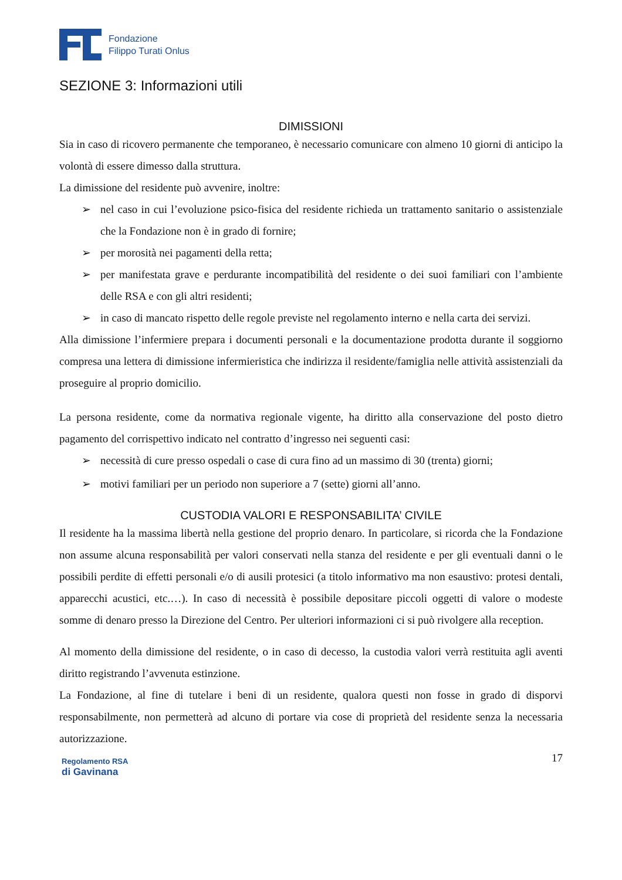Fondazione
Filippo Turati Onlus
SEZIONE 3: Informazioni utili
DIMISSIONI
Sia in caso di ricovero permanente che temporaneo, è necessario comunicare con almeno 10 giorni di anticipo la volontà di essere dimesso dalla struttura.
La dimissione del residente può avvenire, inoltre:
➢ nel caso in cui l’evoluzione psico-fisica del residente richieda un trattamento sanitario o assistenziale che la Fondazione non è in grado di fornire;
➢ per morosità nei pagamenti della retta;
➢ per manifestata grave e perdurante incompatibilità del residente o dei suoi familiari con l’ambiente delle RSA e con gli altri residenti;
➢ in caso di mancato rispetto delle regole previste nel regolamento interno e nella carta dei servizi.
Alla dimissione l’infermiere prepara i documenti personali e la documentazione prodotta durante il soggiorno compresa una lettera di dimissione infermieristica che indirizza il residente/famiglia nelle attività assistenziali da proseguire al proprio domicilio.
La persona residente, come da normativa regionale vigente, ha diritto alla conservazione del posto dietro pagamento del corrispettivo indicato nel contratto d’ingresso nei seguenti casi:
➢ necessità di cure presso ospedali o case di cura fino ad un massimo di 30 (trenta) giorni;
➢ motivi familiari per un periodo non superiore a 7 (sette) giorni all’anno.
CUSTODIA VALORI E RESPONSABILITA’ CIVILE
Il residente ha la massima libertà nella gestione del proprio denaro. In particolare, si ricorda che la Fondazione non assume alcuna responsabilità per valori conservati nella stanza del residente e per gli eventuali danni o le possibili perdite di effetti personali e/o di ausili protesici (a titolo informativo ma non esaustivo: protesi dentali, apparecchi acustici, etc.…). In caso di necessità è possibile depositare piccoli oggetti di valore o modeste somme di denaro presso la Direzione del Centro. Per ulteriori informazioni ci si può rivolgere alla reception.
Al momento della dimissione del residente, o in caso di decesso, la custodia valori verrà restituita agli aventi diritto registrando l’avvenuta estinzione.
La Fondazione, al fine di tutelare i beni di un residente, qualora questi non fosse in grado di disporvi responsabilmente, non permetterà ad alcuno di portare via cose di proprietà del residente senza la necessaria autorizzazione.
Regolamento RSA
di Gavinana
17